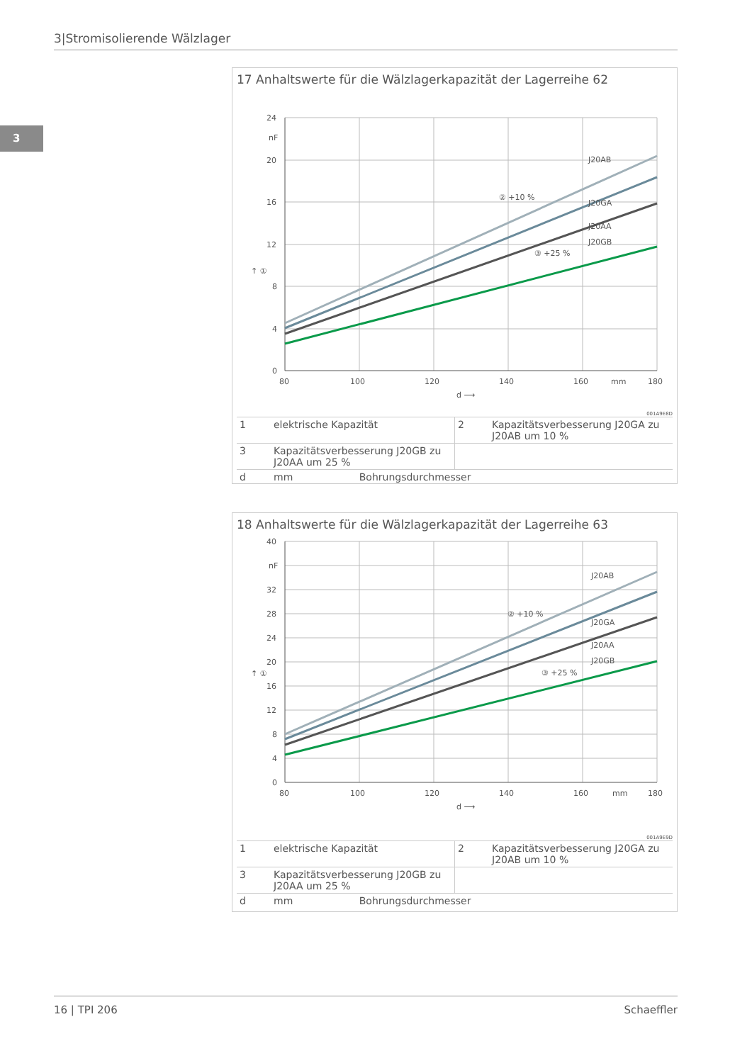3|Stromisolierende Wälzlager
3
17 Anhaltswerte für die Wälzlagerkapazität der Lagerreihe 62
24
nF
20
16
12
8
4
0
80
100
120
140
160
mm
180
d ⟶
↑ ①
J20AB
J20GA
J20AA
J20GB
② +10 %
③ +25 %
001A9E8D
| 1 | elektrische Kapazität | 2 | Kapazitätsverbesserung J20GA zu J20AB um 10 % |
| 3 | Kapazitätsverbesserung J20GB zu J20AA um 25 % | | |
| d | mm Bohrungsdurchmesser | | |
18 Anhaltswerte für die Wälzlagerkapazität der Lagerreihe 63
40
nF
32
28
24
20
16
12
8
4
0
80
100
120
140
160
mm
180
d ⟶
↑ ①
J20AB
J20GA
J20AA
J20GB
② +10 %
③ +25 %
001A9E9D
| 1 | elektrische Kapazität | 2 | Kapazitätsverbesserung J20GA zu J20AB um 10 % |
| 3 | Kapazitätsverbesserung J20GB zu J20AA um 25 % | | |
| d | mm Bohrungsdurchmesser | | |
16 | TPI 206 Schaeffler